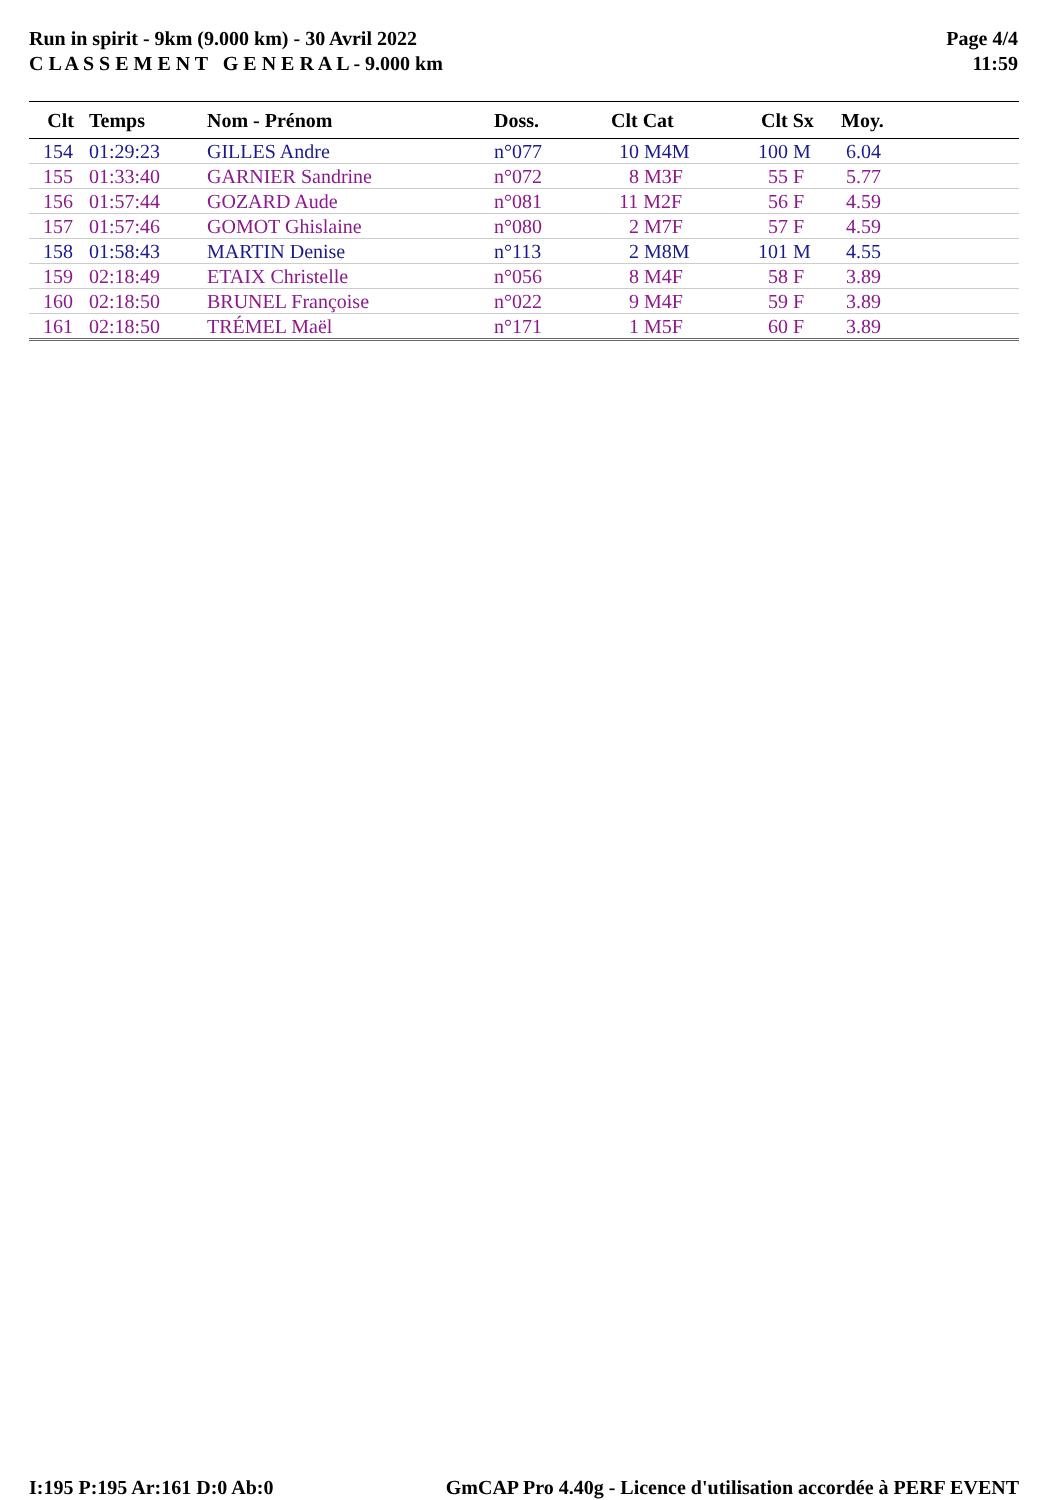Run in spirit - 9km (9.000 km) - 30 Avril 2022
C L A S S E M E N T G E N E R A L - 9.000 km
Page 4/4
11:59
| Clt | Temps | Nom - Prénom | Doss. | Clt Cat | Clt Sx | Moy. |
| --- | --- | --- | --- | --- | --- | --- |
| 154 | 01:29:23 | GILLES Andre | n°077 | 10 M4M | 100 M | 6.04 |
| 155 | 01:33:40 | GARNIER Sandrine | n°072 | 8 M3F | 55 F | 5.77 |
| 156 | 01:57:44 | GOZARD Aude | n°081 | 11 M2F | 56 F | 4.59 |
| 157 | 01:57:46 | GOMOT Ghislaine | n°080 | 2 M7F | 57 F | 4.59 |
| 158 | 01:58:43 | MARTIN Denise | n°113 | 2 M8M | 101 M | 4.55 |
| 159 | 02:18:49 | ETAIX Christelle | n°056 | 8 M4F | 58 F | 3.89 |
| 160 | 02:18:50 | BRUNEL Françoise | n°022 | 9 M4F | 59 F | 3.89 |
| 161 | 02:18:50 | TRÉMEL Maël | n°171 | 1 M5F | 60 F | 3.89 |
I:195 P:195 Ar:161 D:0 Ab:0 GmCAP Pro 4.40g - Licence d'utilisation accordée à PERF EVENT